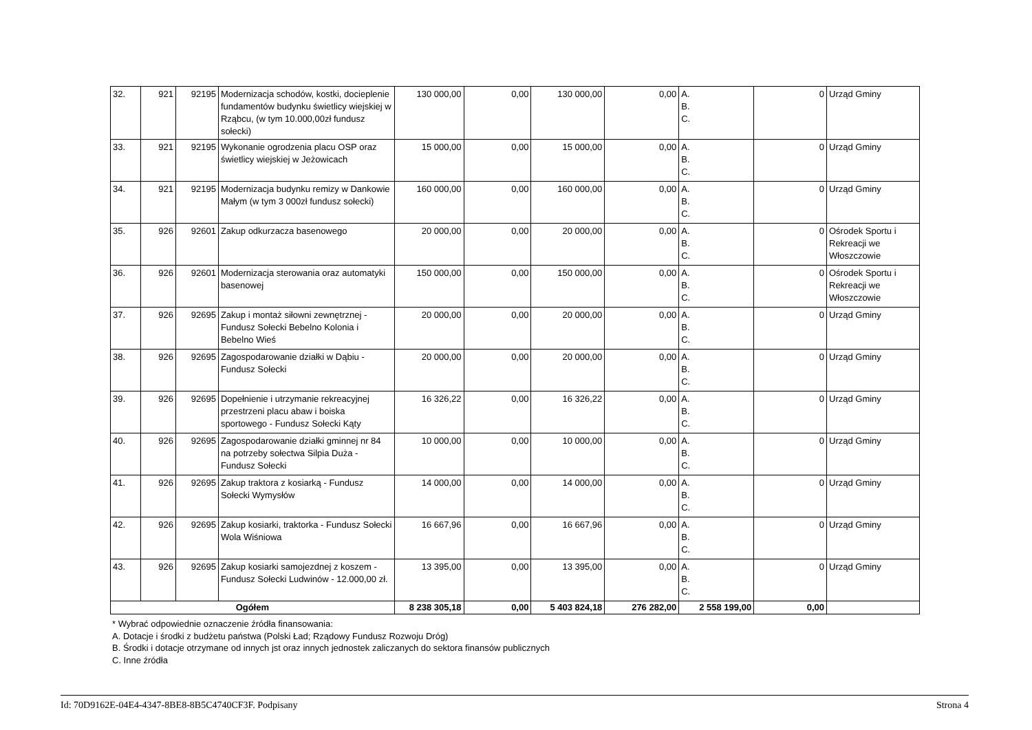| 32. | 921 | 92195 | Modernizacja schodów, kostki, docieplenie fundamentów budynku świetlicy wiejskiej w Rząbcu, (w tym 10.000,00zł fundusz sołecki) | 130 000,00 | 0,00 | 130 000,00 | 0,00 | A. B. C. | 0 | Urząd Gminy |
| 33. | 921 | 92195 | Wykonanie ogrodzenia placu OSP oraz świetlicy wiejskiej w Jeżowicach | 15 000,00 | 0,00 | 15 000,00 | 0,00 | A. B. C. | 0 | Urząd Gminy |
| 34. | 921 | 92195 | Modernizacja budynku remizy w Dankowie Małym (w tym 3 000zł fundusz sołecki) | 160 000,00 | 0,00 | 160 000,00 | 0,00 | A. B. C. | 0 | Urząd Gminy |
| 35. | 926 | 92601 | Zakup odkurzacza basenowego | 20 000,00 | 0,00 | 20 000,00 | 0,00 | A. B. C. | 0 | Ośrodek Sportu i Rekreacji we Włoszczowie |
| 36. | 926 | 92601 | Modernizacja sterowania oraz automatyki basenowej | 150 000,00 | 0,00 | 150 000,00 | 0,00 | A. B. C. | 0 | Ośrodek Sportu i Rekreacji we Włoszczowie |
| 37. | 926 | 92695 | Zakup i montaż siłowni zewnętrznej - Fundusz Sołecki Bebelno Kolonia i Bebelno Wieś | 20 000,00 | 0,00 | 20 000,00 | 0,00 | A. B. C. | 0 | Urząd Gminy |
| 38. | 926 | 92695 | Zagospodarowanie działki w Dąbiu - Fundusz Sołecki | 20 000,00 | 0,00 | 20 000,00 | 0,00 | A. B. C. | 0 | Urząd Gminy |
| 39. | 926 | 92695 | Dopełnienie i utrzymanie rekreacyjnej przestrzeni placu abaw i boiska sportowego - Fundusz Sołecki Kąty | 16 326,22 | 0,00 | 16 326,22 | 0,00 | A. B. C. | 0 | Urząd Gminy |
| 40. | 926 | 92695 | Zagospodarowanie działki gminnej nr 84 na potrzeby sołectwa Silpia Duża - Fundusz Sołecki | 10 000,00 | 0,00 | 10 000,00 | 0,00 | A. B. C. | 0 | Urząd Gminy |
| 41. | 926 | 92695 | Zakup traktora z kosiarką - Fundusz Sołecki Wymysłów | 14 000,00 | 0,00 | 14 000,00 | 0,00 | A. B. C. | 0 | Urząd Gminy |
| 42. | 926 | 92695 | Zakup kosiarki, traktorka - Fundusz Sołecki Wola Wiśniowa | 16 667,96 | 0,00 | 16 667,96 | 0,00 | A. B. C. | 0 | Urząd Gminy |
| 43. | 926 | 92695 | Zakup kosiarki samojezdnej z koszem - Fundusz Sołecki Ludwinów - 12.000,00 zł. | 13 395,00 | 0,00 | 13 395,00 | 0,00 | A. B. C. | 0 | Urząd Gminy |
| Ogółem | | | | 8 238 305,18 | 0,00 | 5 403 824,18 | 276 282,00 | 2 558 199,00 | 0,00 | |
* Wybrać odpowiednie oznaczenie źródła finansowania:
A. Dotacje i środki z budżetu państwa (Polski Ład; Rządowy Fundusz Rozwoju Dróg)
B. Środki i dotacje otrzymane od innych jst oraz innych jednostek zaliczanych do sektora finansów publicznych
C. Inne źródła
Id: 70D9162E-04E4-4347-8BE8-8B5C4740CF3F. Podpisany Strona 4